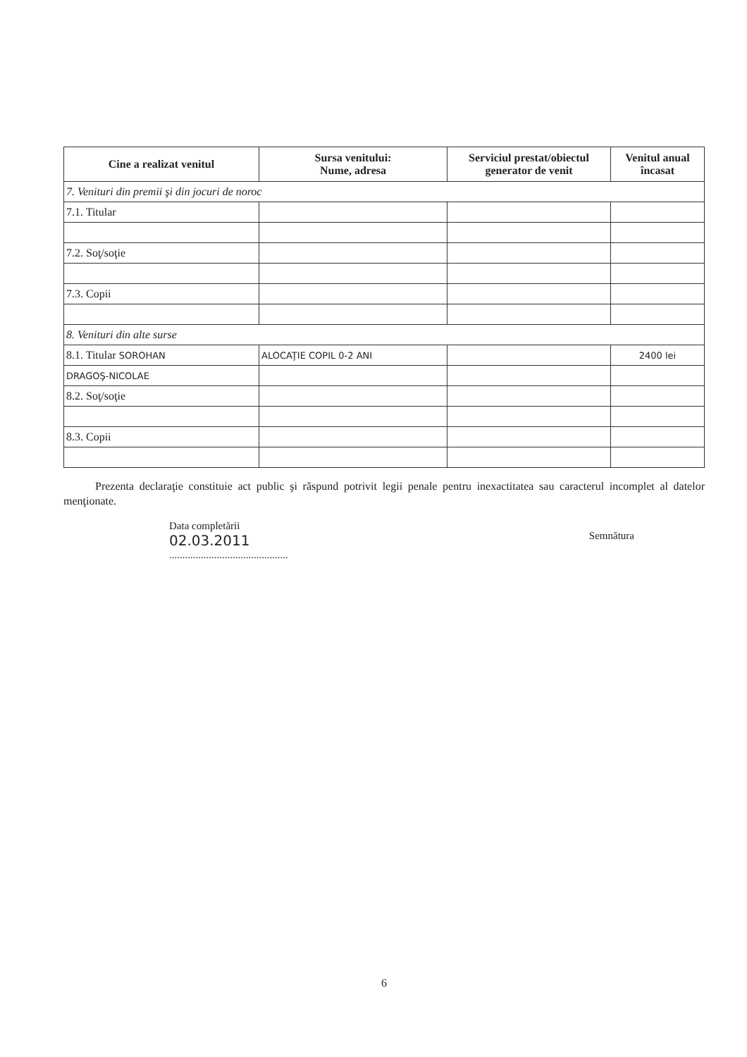| Cine a realizat venitul | Sursa venitului: Nume, adresa | Serviciul prestat/obiectul generator de venit | Venitul anual încasat |
| --- | --- | --- | --- |
| 7. Venituri din premii şi din jocuri de noroc | | | |
| 7.1. Titular | | | |
| 7.2. Soţ/soţie | | | |
| 7.3. Copii | | | |
| 8. Venituri din alte surse | | | |
| 8.1. Titular SOROHAN | ALOCAŢIE COPIL 0-2 ANI | | 2400 lei |
| DRAGOŞ-NICOLAE | | | |
| 8.2. Soţ/soţie | | | |
| 8.3. Copii | | | |
Prezenta declaraţie constituie act public şi răspund potrivit legii penale pentru inexactitatea sau caracterul incomplet al datelor menţionate.
Data completării
02.03.2011
.............................................
Semnătura
6